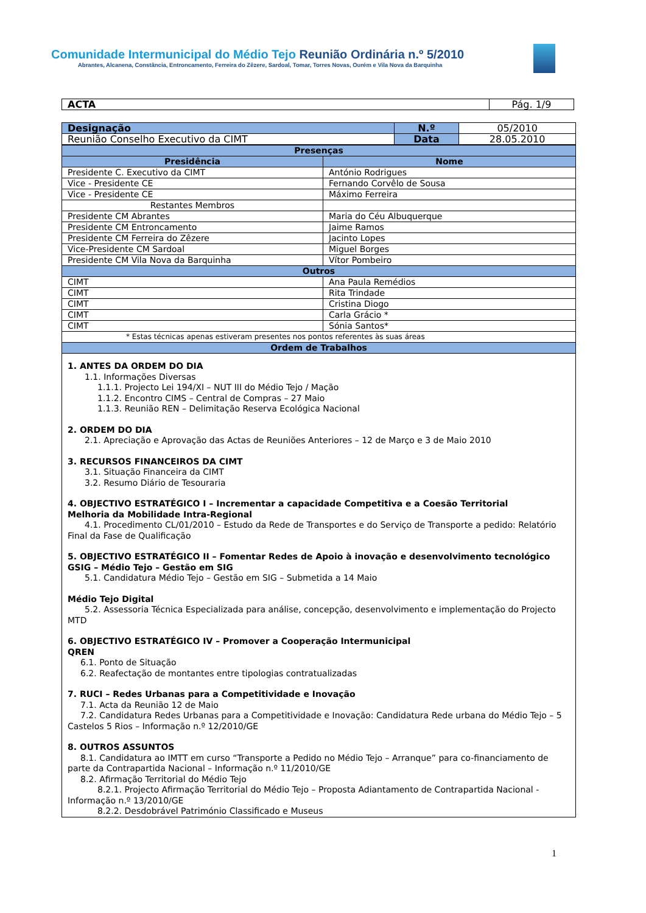Comunidade Intermunicipal do Médio Tejo Reunião Ordinária n.º 5/2010
Abrantes, Alcanena, Constância, Entroncamento, Ferreira do Zêzere, Sardoal, Tomar, Torres Novas, Ourém e Vila Nova da Barquinha
| ACTA | Pág. 1/9 |
| Designação | N.º | 05/2010 |
| Reunião Conselho Executivo da CIMT | Data | 28.05.2010 |
| Presenças | |
| Presidência | Nome |
| Presidente C. Executivo da CIMT | António Rodrigues |
| Vice - Presidente CE | Fernando Corvêlo de Sousa |
| Vice - Presidente CE | Máximo Ferreira |
| Restantes Membros | |
| Presidente CM Abrantes | Maria do Céu Albuquerque |
| Presidente CM Entroncamento | Jaime Ramos |
| Presidente CM Ferreira do Zêzere | Jacinto Lopes |
| Vice-Presidente CM Sardoal | Miguel Borges |
| Presidente CM Vila Nova da Barquinha | Vítor Pombeiro |
| Outros | |
| CIMT | Ana Paula Remédios |
| CIMT | Rita Trindade |
| CIMT | Cristina Diogo |
| CIMT | Carla Grácio * |
| CIMT | Sónia Santos* |
| * Estas técnicas apenas estiveram presentes nos pontos referentes às suas áreas | |
| Ordem de Trabalhos | |
1. ANTES DA ORDEM DO DIA
  1.1. Informações Diversas
    1.1.1. Projecto Lei 194/XI – NUT III do Médio Tejo / Mação
    1.1.2. Encontro CIMS – Central de Compras – 27 Maio
    1.1.3. Reunião REN – Delimitação Reserva Ecológica Nacional
2. ORDEM DO DIA
  2.1. Apreciação e Aprovação das Actas de Reuniões Anteriores – 12 de Março e 3 de Maio 2010
3. RECURSOS FINANCEIROS DA CIMT
  3.1. Situação Financeira da CIMT
  3.2. Resumo Diário de Tesouraria
4. OBJECTIVO ESTRATÉGICO I – Incrementar a capacidade Competitiva e a Coesão Territorial
Melhoria da Mobilidade Intra-Regional
  4.1. Procedimento CL/01/2010 – Estudo da Rede de Transportes e do Serviço de Transporte a pedido: Relatório Final da Fase de Qualificação
5. OBJECTIVO ESTRATÉGICO II – Fomentar Redes de Apoio à inovação e desenvolvimento tecnológico
GSIG – Médio Tejo – Gestão em SIG
  5.1. Candidatura Médio Tejo – Gestão em SIG – Submetida a 14 Maio
Médio Tejo Digital
  5.2. Assessoria Técnica Especializada para análise, concepção, desenvolvimento e implementação do Projecto MTD
6. OBJECTIVO ESTRATÉGICO IV – Promover a Cooperação Intermunicipal
QREN
  6.1. Ponto de Situação
  6.2. Reafectação de montantes entre tipologias contratualizadas
7. RUCI – Redes Urbanas para a Competitividade e Inovação
  7.1. Acta da Reunião 12 de Maio
  7.2. Candidatura Redes Urbanas para a Competitividade e Inovação: Candidatura Rede urbana do Médio Tejo – 5 Castelos 5 Rios – Informação n.º 12/2010/GE
8. OUTROS ASSUNTOS
  8.1. Candidatura ao IMTT em curso “Transporte a Pedido no Médio Tejo – Arranque” para co-financiamento de parte da Contrapartida Nacional – Informação n.º 11/2010/GE
  8.2. Afirmação Territorial do Médio Tejo
    8.2.1. Projecto Afirmação Territorial do Médio Tejo – Proposta Adiantamento de Contrapartida Nacional - Informação n.º 13/2010/GE
    8.2.2. Desdobrável Património Classificado e Museus
1